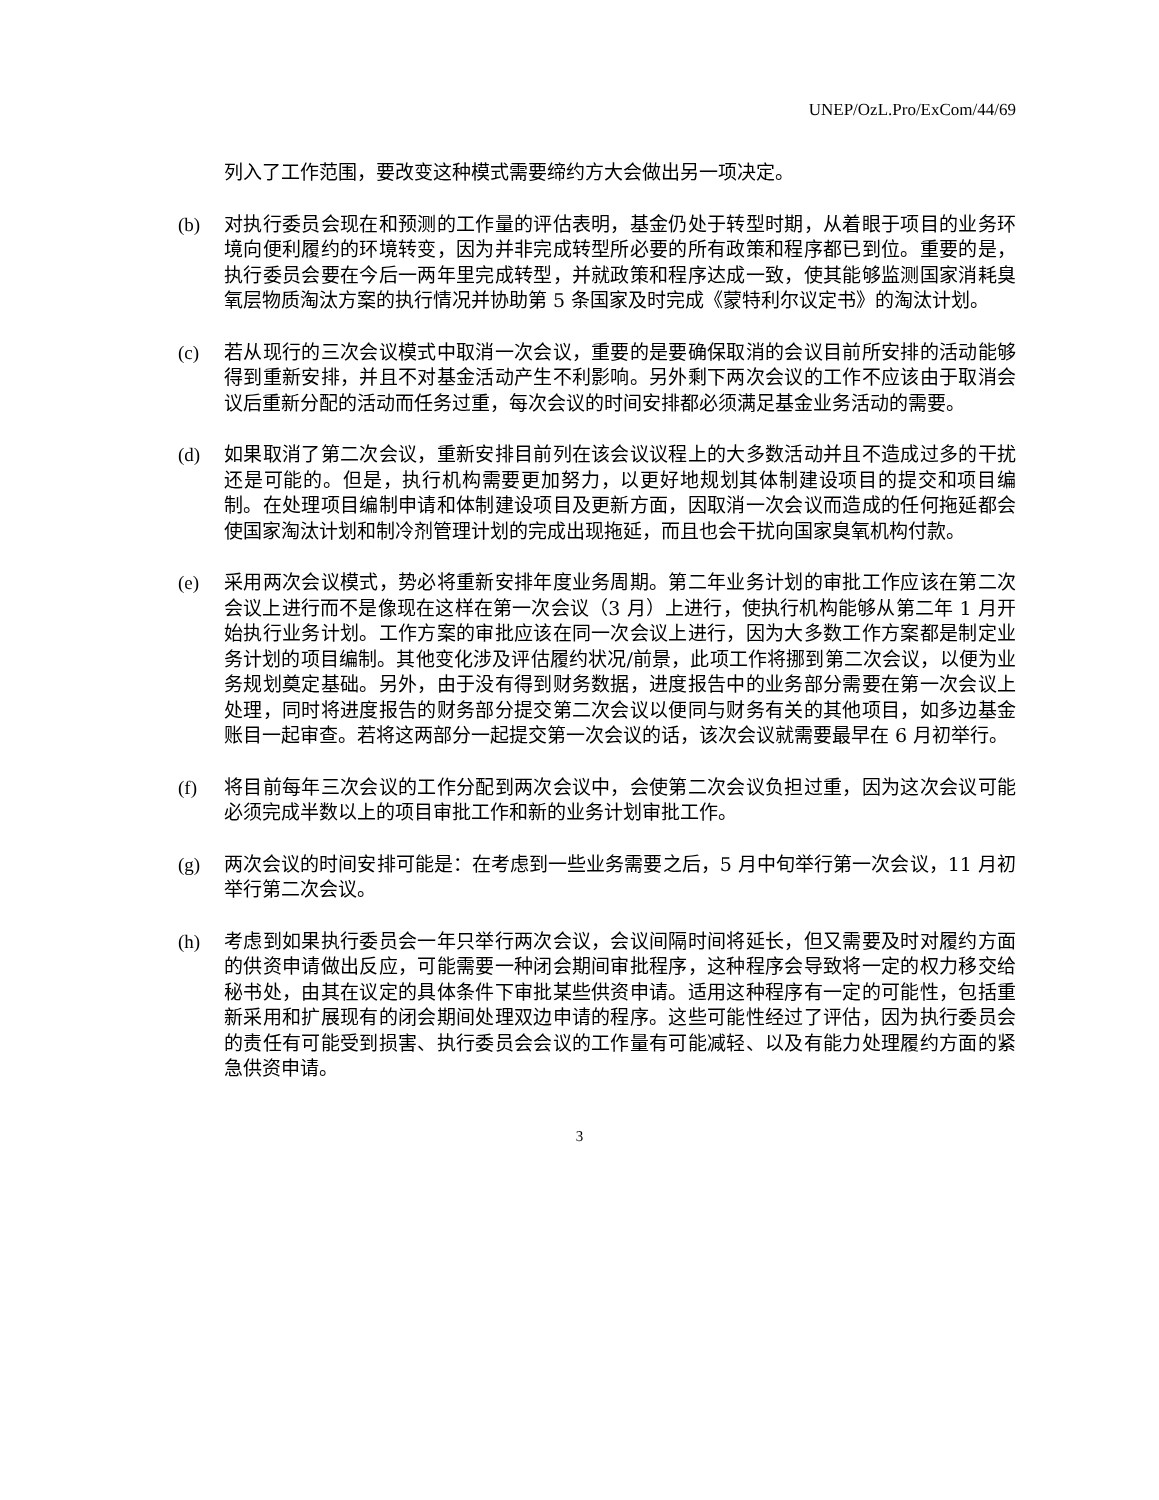UNEP/OzL.Pro/ExCom/44/69
列入了工作范围，要改变这种模式需要缔约方大会做出另一项决定。
(b) 对执行委员会现在和预测的工作量的评估表明，基金仍处于转型时期，从着眼于项目的业务环境向便利履约的环境转变，因为并非完成转型所必要的所有政策和程序都已到位。重要的是，执行委员会要在今后一两年里完成转型，并就政策和程序达成一致，使其能够监测国家消耗臭氧层物质淘汰方案的执行情况并协助第 5 条国家及时完成《蒙特利尔议定书》的淘汰计划。
(c) 若从现行的三次会议模式中取消一次会议，重要的是要确保取消的会议目前所安排的活动能够得到重新安排，并且不对基金活动产生不利影响。另外剩下两次会议的工作不应该由于取消会议后重新分配的活动而任务过重，每次会议的时间安排都必须满足基金业务活动的需要。
(d) 如果取消了第二次会议，重新安排目前列在该会议议程上的大多数活动并且不造成过多的干扰还是可能的。但是，执行机构需要更加努力，以更好地规划其体制建设项目的提交和项目编制。在处理项目编制申请和体制建设项目及更新方面，因取消一次会议而造成的任何拖延都会使国家淘汰计划和制冷剂管理计划的完成出现拖延，而且也会干扰向国家臭氧机构付款。
(e) 采用两次会议模式，势必将重新安排年度业务周期。第二年业务计划的审批工作应该在第二次会议上进行而不是像现在这样在第一次会议（3 月）上进行，使执行机构能够从第二年 1 月开始执行业务计划。工作方案的审批应该在同一次会议上进行，因为大多数工作方案都是制定业务计划的项目编制。其他变化涉及评估履约状况/前景，此项工作将挪到第二次会议，以便为业务规划奠定基础。另外，由于没有得到财务数据，进度报告中的业务部分需要在第一次会议上处理，同时将进度报告的财务部分提交第二次会议以便同与财务有关的其他项目，如多边基金账目一起审查。若将这两部分一起提交第一次会议的话，该次会议就需要最早在 6 月初举行。
(f) 将目前每年三次会议的工作分配到两次会议中，会使第二次会议负担过重，因为这次会议可能必须完成半数以上的项目审批工作和新的业务计划审批工作。
(g) 两次会议的时间安排可能是：在考虑到一些业务需要之后，5 月中旬举行第一次会议，11 月初举行第二次会议。
(h) 考虑到如果执行委员会一年只举行两次会议，会议间隔时间将延长，但又需要及时对履约方面的供资申请做出反应，可能需要一种闭会期间审批程序，这种程序会导致将一定的权力移交给秘书处，由其在议定的具体条件下审批某些供资申请。适用这种程序有一定的可能性，包括重新采用和扩展现有的闭会期间处理双边申请的程序。这些可能性经过了评估，因为执行委员会的责任有可能受到损害、执行委员会会议的工作量有可能减轻、以及有能力处理履约方面的紧急供资申请。
3